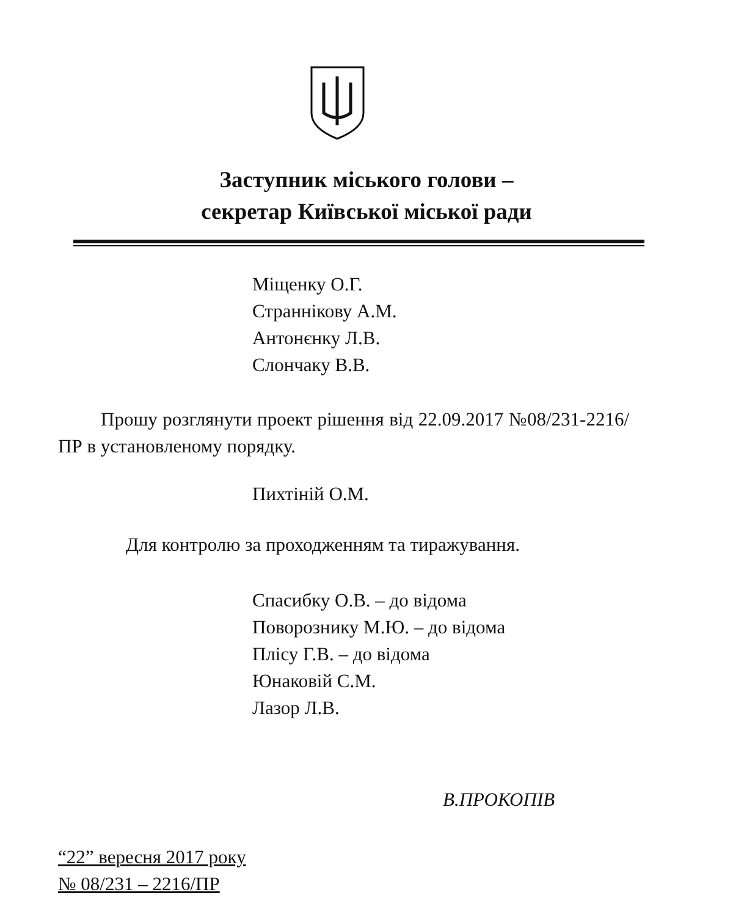Заступник міського голови –
секретар Київської міської ради
Міщенку О.Г.
Страннікову А.М.
Антонєнку Л.В.
Слончаку В.В.
Прошу розглянути проект рішення від 22.09.2017 №08/231-2216/ПР в установленому порядку.
Пихтіній О.М.
Для контролю за проходженням та тиражування.
Спасибку О.В. – до відома
Поворознику М.Ю. – до відома
Плісу Г.В. – до відома
Юнаковій С.М.
Лазор Л.В.
В.ПРОКОПІВ
“22” вересня 2017 року
№ 08/231 – 2216/ПР